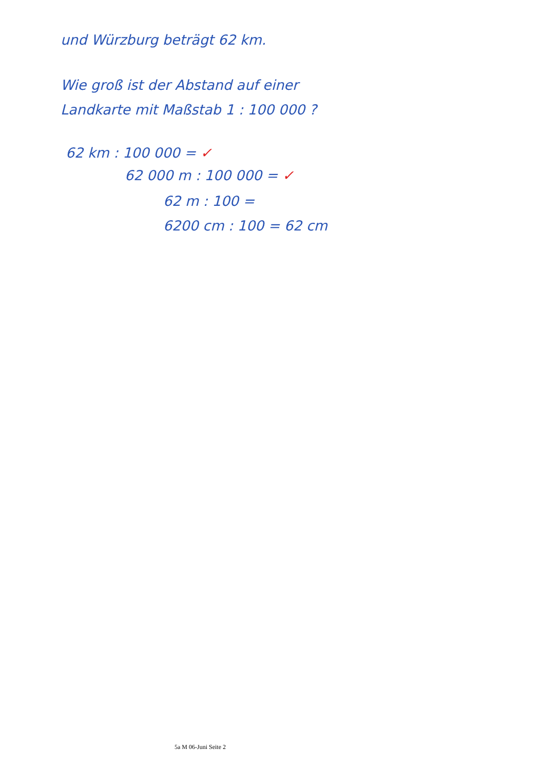und Würzburg beträgt 62 km.
Wie groß ist der Abstand auf einer
Landkarte mit Maßstab 1 : 100 000 ?
62 km : 100 000 = ✓
62 000 m : 100 000 = ✓
62 m : 100 =
6200 cm : 100 = 62 cm
5a M 06-Juni Seite 2